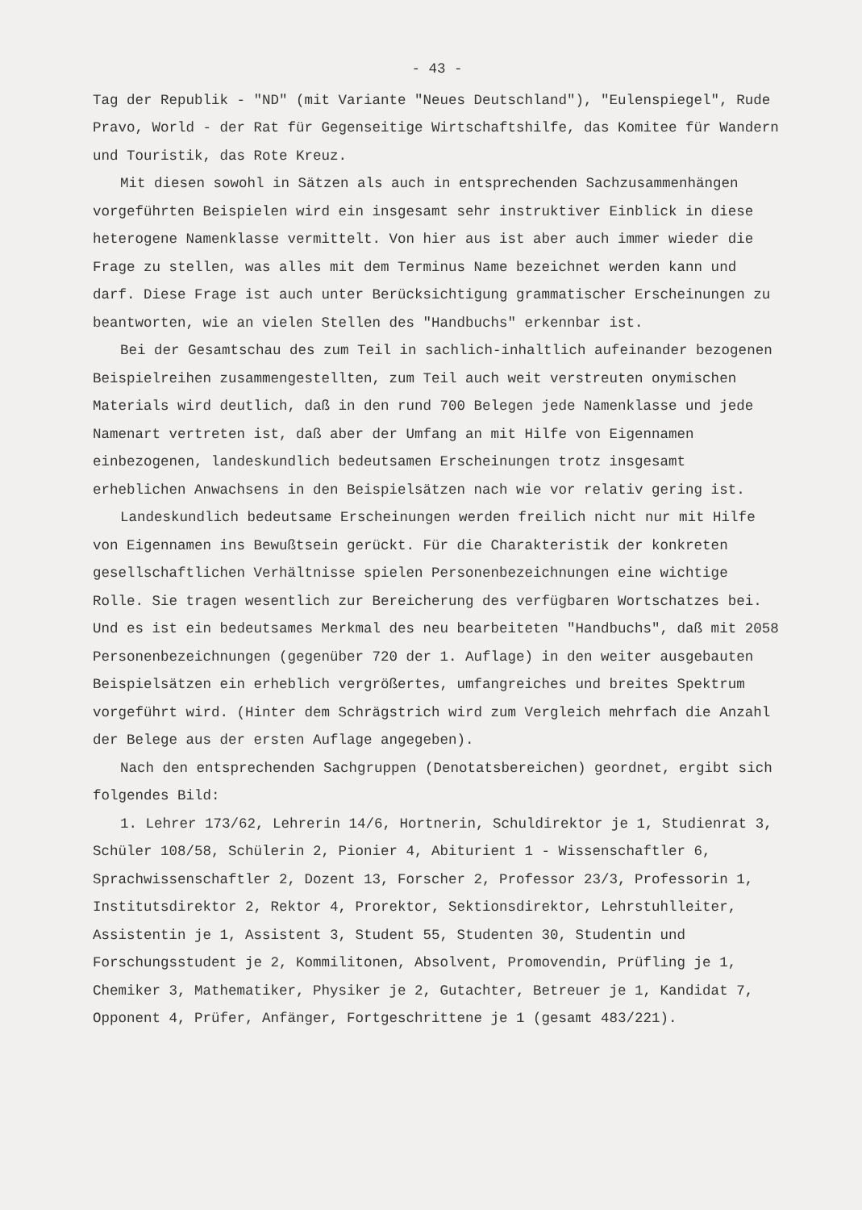- 43 -
Tag der Republik - "ND" (mit Variante "Neues Deutschland"), "Eulenspiegel", Rude Pravo, World - der Rat für Gegenseitige Wirtschaftshilfe, das Komitee für Wandern und Touristik, das Rote Kreuz.
Mit diesen sowohl in Sätzen als auch in entsprechenden Sachzusammenhängen vorgeführten Beispielen wird ein insgesamt sehr instruktiver Einblick in diese heterogene Namenklasse vermittelt. Von hier aus ist aber auch immer wieder die Frage zu stellen, was alles mit dem Terminus Name bezeichnet werden kann und darf. Diese Frage ist auch unter Berücksichtigung grammatischer Erscheinungen zu beantworten, wie an vielen Stellen des "Handbuchs" erkennbar ist.
Bei der Gesamtschau des zum Teil in sachlich-inhaltlich aufeinander bezogenen Beispielreihen zusammengestellten, zum Teil auch weit verstreuten onymischen Materials wird deutlich, daß in den rund 700 Belegen jede Namenklasse und jede Namenart vertreten ist, daß aber der Umfang an mit Hilfe von Eigennamen einbezogenen, landeskundlich bedeutsamen Erscheinungen trotz insgesamt erheblichen Anwachsens in den Beispielsätzen nach wie vor relativ gering ist.
Landeskundlich bedeutsame Erscheinungen werden freilich nicht nur mit Hilfe von Eigennamen ins Bewußtsein gerückt. Für die Charakteristik der konkreten gesellschaftlichen Verhältnisse spielen Personenbezeichnungen eine wichtige Rolle. Sie tragen wesentlich zur Bereicherung des verfügbaren Wortschatzes bei. Und es ist ein bedeutsames Merkmal des neu bearbeiteten "Handbuchs", daß mit 2058 Personenbezeichnungen (gegenüber 720 der 1. Auflage) in den weiter ausgebauten Beispielsätzen ein erheblich vergrößertes, umfangreiches und breites Spektrum vorgeführt wird. (Hinter dem Schrägstrich wird zum Vergleich mehrfach die Anzahl der Belege aus der ersten Auflage angegeben).
Nach den entsprechenden Sachgruppen (Denotatsbereichen) geordnet, ergibt sich folgendes Bild:
1. Lehrer 173/62, Lehrerin 14/6, Hortnerin, Schuldirektor je 1, Studienrat 3, Schüler 108/58, Schülerin 2, Pionier 4, Abiturient 1 - Wissenschaftler 6, Sprachwissenschaftler 2, Dozent 13, Forscher 2, Professor 23/3, Professorin 1, Institutsdirektor 2, Rektor 4, Prorektor, Sektionsdirektor, Lehrstuhlleiter, Assistentin je 1, Assistent 3, Student 55, Studenten 30, Studentin und Forschungsstudent je 2, Kommilitonen, Absolvent, Promovendin, Prüfling je 1, Chemiker 3, Mathematiker, Physiker je 2, Gutachter, Betreuer je 1, Kandidat 7, Opponent 4, Prüfer, Anfänger, Fortgeschrittene je 1 (gesamt 483/221).